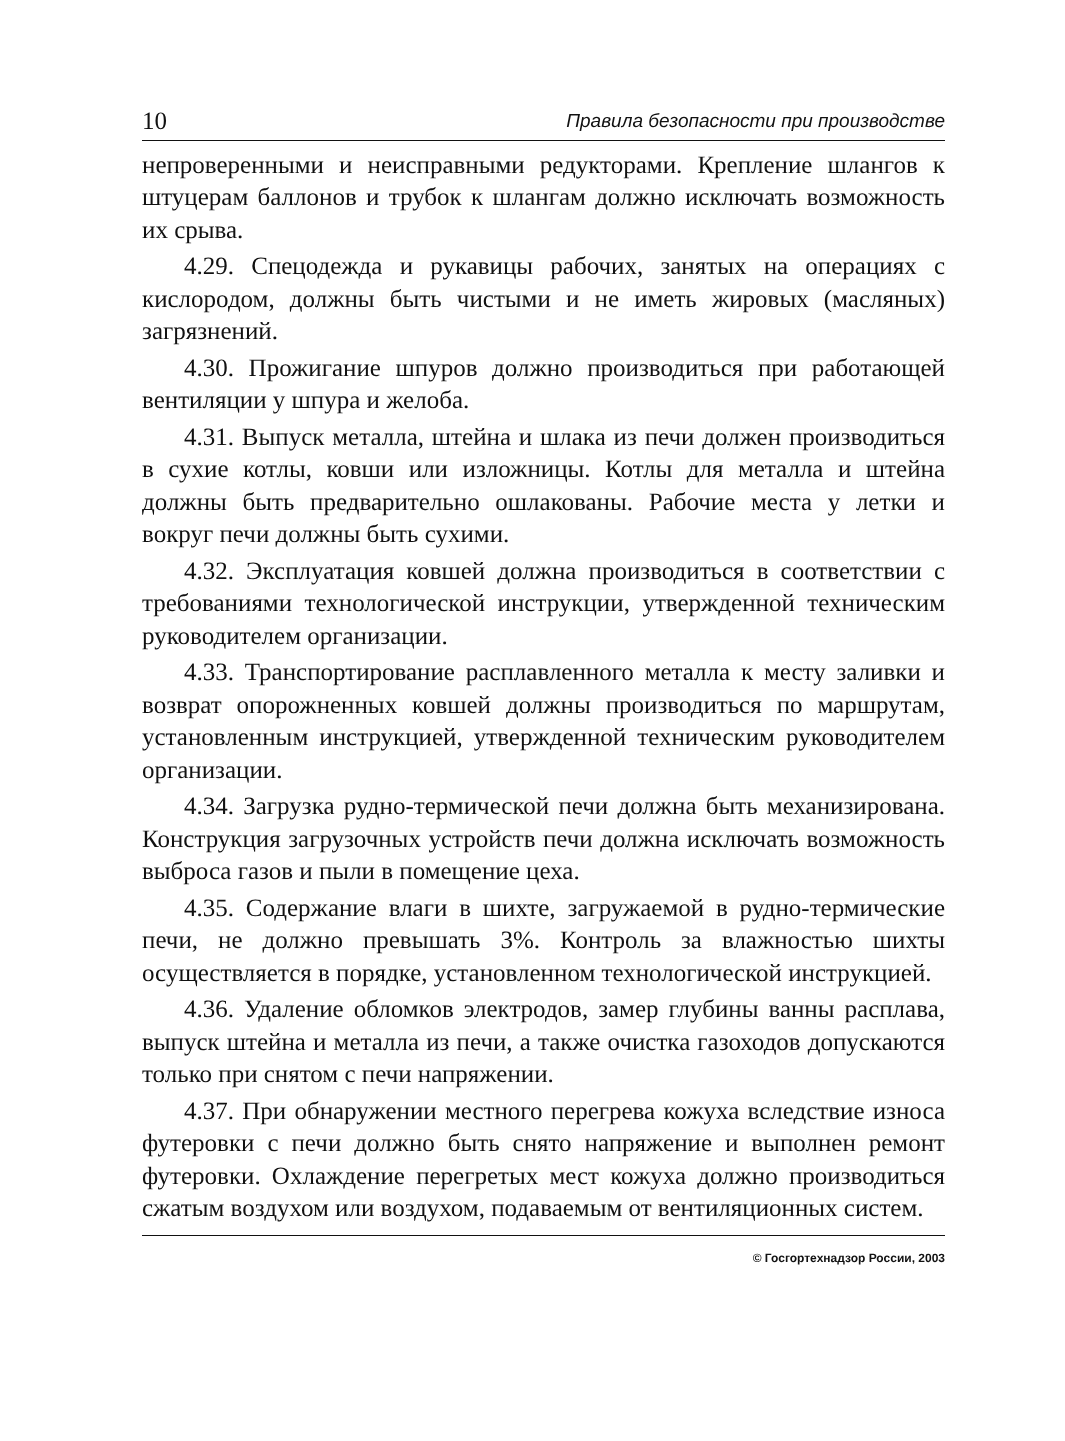10 Правила безопасности при производстве
непроверенными и неисправными редукторами. Крепление шлангов к штуцерам баллонов и трубок к шлангам должно исключать возможность их срыва.
4.29. Спецодежда и рукавицы рабочих, занятых на операциях с кислородом, должны быть чистыми и не иметь жировых (масляных) загрязнений.
4.30. Прожигание шпуров должно производиться при работающей вентиляции у шпура и желоба.
4.31. Выпуск металла, штейна и шлака из печи должен производиться в сухие котлы, ковши или изложницы. Котлы для металла и штейна должны быть предварительно ошлакованы. Рабочие места у летки и вокруг печи должны быть сухими.
4.32. Эксплуатация ковшей должна производиться в соответствии с требованиями технологической инструкции, утвержденной техническим руководителем организации.
4.33. Транспортирование расплавленного металла к месту заливки и возврат опорожненных ковшей должны производиться по маршрутам, установленным инструкцией, утвержденной техническим руководителем организации.
4.34. Загрузка рудно-термической печи должна быть механизирована. Конструкция загрузочных устройств печи должна исключать возможность выброса газов и пыли в помещение цеха.
4.35. Содержание влаги в шихте, загружаемой в рудно-термические печи, не должно превышать 3%. Контроль за влажностью шихты осуществляется в порядке, установленном технологической инструкцией.
4.36. Удаление обломков электродов, замер глубины ванны расплава, выпуск штейна и металла из печи, а также очистка газоходов допускаются только при снятом с печи напряжении.
4.37. При обнаружении местного перегрева кожуха вследствие износа футеровки с печи должно быть снято напряжение и выполнен ремонт футеровки. Охлаждение перегретых мест кожуха должно производиться сжатым воздухом или воздухом, подаваемым от вентиляционных систем.
© Госгортехнадзор России, 2003